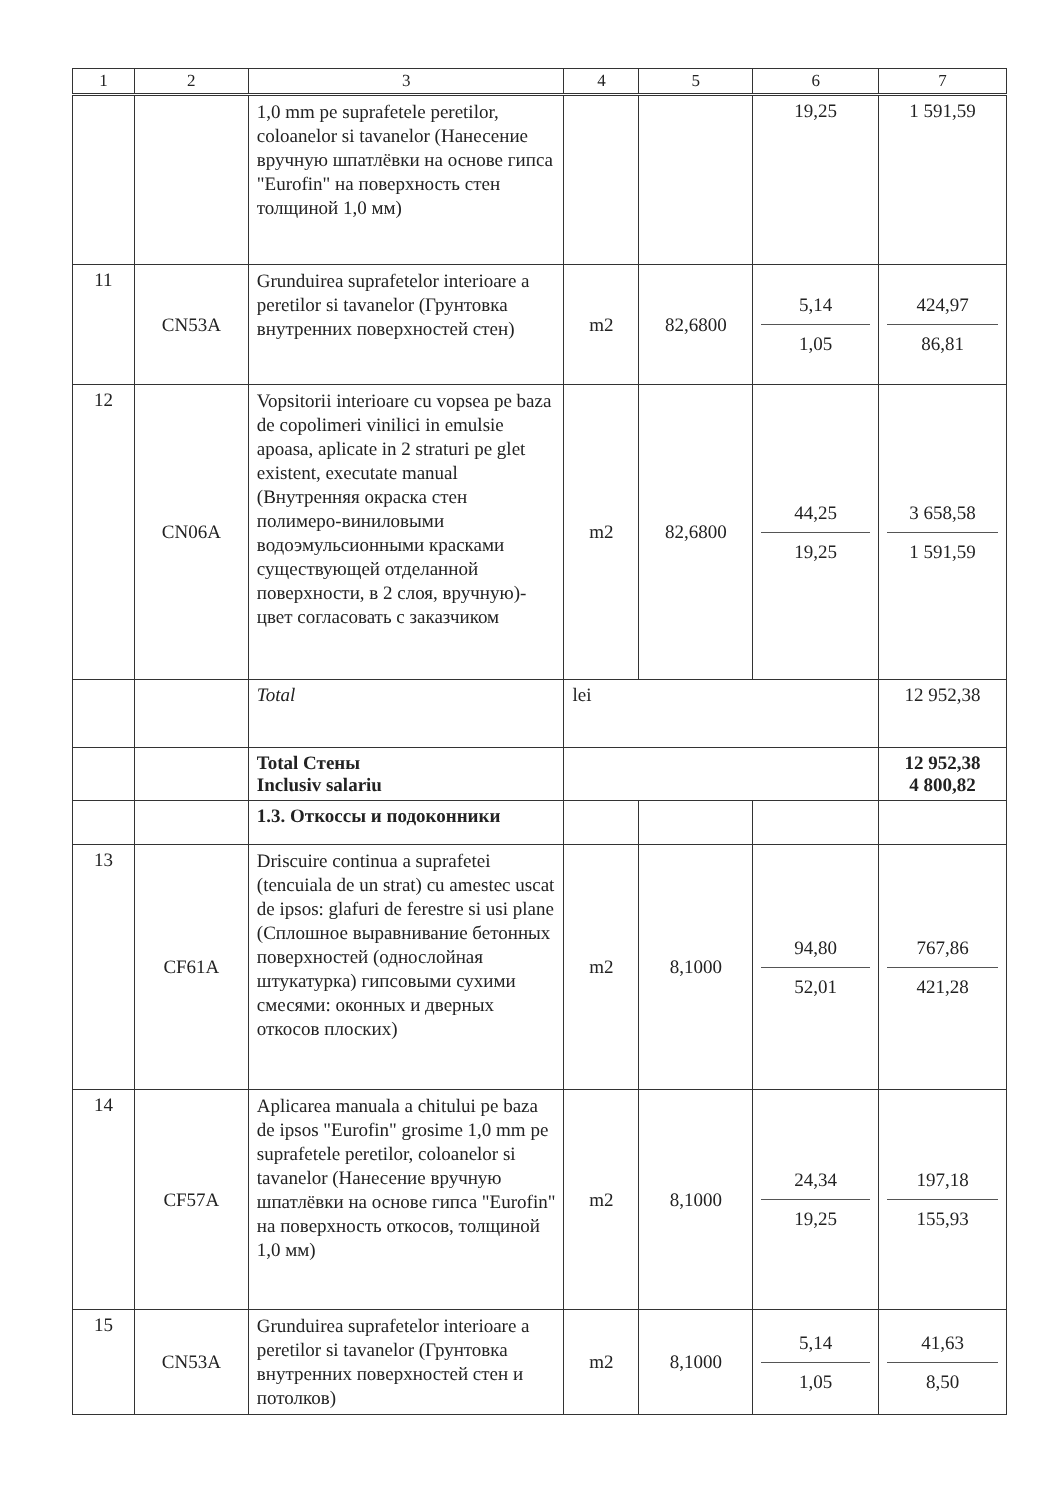| 1 | 2 | 3 | 4 | 5 | 6 | 7 |
| --- | --- | --- | --- | --- | --- | --- |
| | | 1,0 mm pe suprafetele peretilor, coloanelor si tavanelor (Нанесение вручную шпатлёвки на основе гипса "Eurofin" на поверхность стен толщиной 1,0 мм) | | | 19,25 | 1 591,59 |
| 11 | CN53A | Grunduirea suprafetelor interioare a peretilor si tavanelor (Грунтовка внутренних поверхностей стен) | m2 | 82,6800 | 5,14 1,05 | 424,97 86,81 |
| 12 | CN06A | Vopsitorii interioare cu vopsea pe baza de copolimeri vinilici in emulsie apoasa, aplicate in 2 straturi pe glet existent, executate manual (Внутренняя окраска стен полимеро-виниловыми водоэмульсионными красками существующей отделанной поверхности, в 2 слоя, вручную)-цвет согласовать с заказчиком | m2 | 82,6800 | 44,25 19,25 | 3 658,58 1 591,59 |
| | | Total | lei | | | 12 952,38 |
| | | Total Стены Inclusiv salariu | | | | 12 952,38 4 800,82 |
| | | 1.3. Откоссы и подоконники | | | | |
| 13 | CF61A | Driscuire continua a suprafetei (tencuiala de un strat) cu amestec uscat de ipsos: glafuri de ferestre si usi plane (Сплошное выравнивание бетонных поверхностей (однослойная штукатурка) гипсовыми сухими смесями: оконных и дверных откосов плоских) | m2 | 8,1000 | 94,80 52,01 | 767,86 421,28 |
| 14 | CF57A | Aplicarea manuala a chitului pe baza de ipsos "Eurofin" grosime 1,0 mm pe suprafetele peretilor, coloanelor si tavanelor (Нанесение вручную шпатлёвки на основе гипса "Eurofin" на поверхность откосов, толщиной 1,0 мм) | m2 | 8,1000 | 24,34 19,25 | 197,18 155,93 |
| 15 | CN53A | Grunduirea suprafetelor interioare a peretilor si tavanelor (Грунтовка внутренних поверхностей стен и потолков) | m2 | 8,1000 | 5,14 1,05 | 41,63 8,50 |